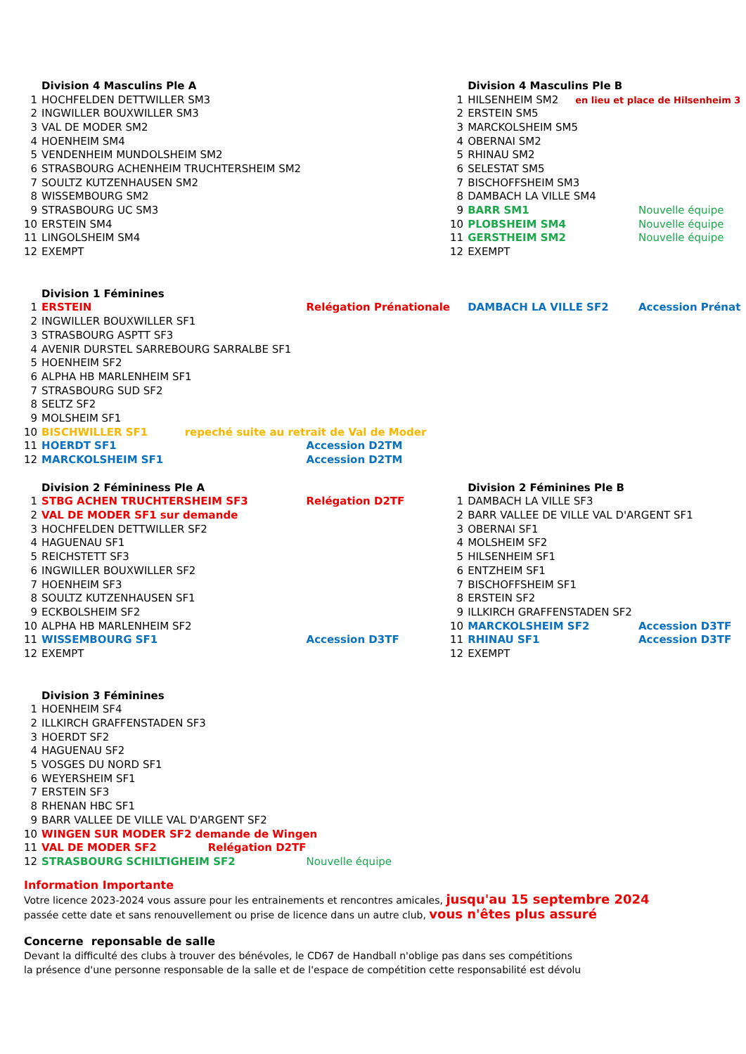| | Division 4 Masculins Ple A | | | Division 4 Masculins Ple B | |
| 1 | HOCHFELDEN DETTWILLER SM3 | | 1 | HILSENHEIM SM2 en lieu et place de Hilsenheim 3 | |
| 2 | INGWILLER BOUXWILLER SM3 | | 2 | ERSTEIN SM5 | |
| 3 | VAL DE MODER SM2 | | 3 | MARCKOLSHEIM SM5 | |
| 4 | HOENHEIM SM4 | | 4 | OBERNAI SM2 | |
| 5 | VENDENHEIM MUNDOLSHEIM SM2 | | 5 | RHINAU SM2 | |
| 6 | STRASBOURG ACHENHEIM TRUCHTERSHEIM SM2 | | 6 | SELESTAT SM5 | |
| 7 | SOULTZ KUTZENHAUSEN SM2 | | 7 | BISCHOFFSHEIM SM3 | |
| 8 | WISSEMBOURG SM2 | | 8 | DAMBACH LA VILLE SM4 | |
| 9 | STRASBOURG UC SM3 | | 9 | BARR SM1 | Nouvelle équipe |
| 10 | ERSTEIN SM4 | | 10 | PLOBSHEIM SM4 | Nouvelle équipe |
| 11 | LINGOLSHEIM SM4 | | 11 | GERSTHEIM SM2 | Nouvelle équipe |
| 12 | EXEMPT | | 12 | EXEMPT | |
| | Division 1 Féminines | | | | |
| 1 | ERSTEIN | Relégation Prénationale | | DAMBACH LA VILLE SF2 | Accession Prénat |
| 2 | INGWILLER BOUXWILLER SF1 | | | | |
| 3 | STRASBOURG ASPTT SF3 | | | | |
| 4 | AVENIR DURSTEL SARREBOURG SARRALBE SF1 | | | | |
| 5 | HOENHEIM SF2 | | | | |
| 6 | ALPHA HB MARLENHEIM SF1 | | | | |
| 7 | STRASBOURG SUD SF2 | | | | |
| 8 | SELTZ SF2 | | | | |
| 9 | MOLSHEIM SF1 | | | | |
| 10 | BISCHWILLER SF1 repeché suite au retrait de Val de Moder | | | | |
| 11 | HOERDT SF1 | Accession D2TM | | | |
| 12 | MARCKOLSHEIM SF1 | Accession D2TM | | | |
| | Division 2 Fémininess Ple A | | | Division 2 Féminines Ple B | |
| 1 | STBG ACHEN TRUCHTERSHEIM SF3 | Relégation D2TF | 1 | DAMBACH LA VILLE SF3 | |
| 2 | VAL DE MODER SF1 sur demande | | 2 | BARR VALLEE DE VILLE VAL D'ARGENT SF1 | |
| 3 | HOCHFELDEN DETTWILLER SF2 | | 3 | OBERNAI SF1 | |
| 4 | HAGUENAU SF1 | | 4 | MOLSHEIM SF2 | |
| 5 | REICHSTETT SF3 | | 5 | HILSENHEIM SF1 | |
| 6 | INGWILLER BOUXWILLER SF2 | | 6 | ENTZHEIM SF1 | |
| 7 | HOENHEIM SF3 | | 7 | BISCHOFFSHEIM SF1 | |
| 8 | SOULTZ KUTZENHAUSEN SF1 | | 8 | ERSTEIN SF2 | |
| 9 | ECKBOLSHEIM SF2 | | 9 | ILLKIRCH GRAFFENSTADEN SF2 | |
| 10 | ALPHA HB MARLENHEIM SF2 | | 10 | MARCKOLSHEIM SF2 | Accession D3TF |
| 11 | WISSEMBOURG SF1 | Accession D3TF | 11 | RHINAU SF1 | Accession D3TF |
| 12 | EXEMPT | | 12 | EXEMPT | |
| | Division 3 Féminines | | | | |
| 1 | HOENHEIM SF4 | | | | |
| 2 | ILLKIRCH GRAFFENSTADEN SF3 | | | | |
| 3 | HOERDT SF2 | | | | |
| 4 | HAGUENAU SF2 | | | | |
| 5 | VOSGES DU NORD SF1 | | | | |
| 6 | WEYERSHEIM SF1 | | | | |
| 7 | ERSTEIN SF3 | | | | |
| 8 | RHENAN HBC SF1 | | | | |
| 9 | BARR VALLEE DE VILLE VAL D'ARGENT SF2 | | | | |
| 10 | WINGEN SUR MODER SF2 demande de Wingen | | | | |
| 11 | VAL DE MODER SF2 Relégation D2TF | | | | |
| 12 | STRASBOURG SCHILTIGHEIM SF2 | Nouvelle équipe | | | |
Information Importante
Votre licence 2023-2024 vous assure pour les entrainements et rencontres amicales, jusqu'au 15 septembre 2024
passée cette date et sans renouvellement ou prise de licence dans un autre club, vous n'êtes plus assuré
Concerne reponsable de salle
Devant la difficulté des clubs à trouver des bénévoles, le CD67 de Handball n'oblige pas dans ses compétitions
la présence d'une personne responsable de la salle et de l'espace de compétition cette responsabilité est dévolu